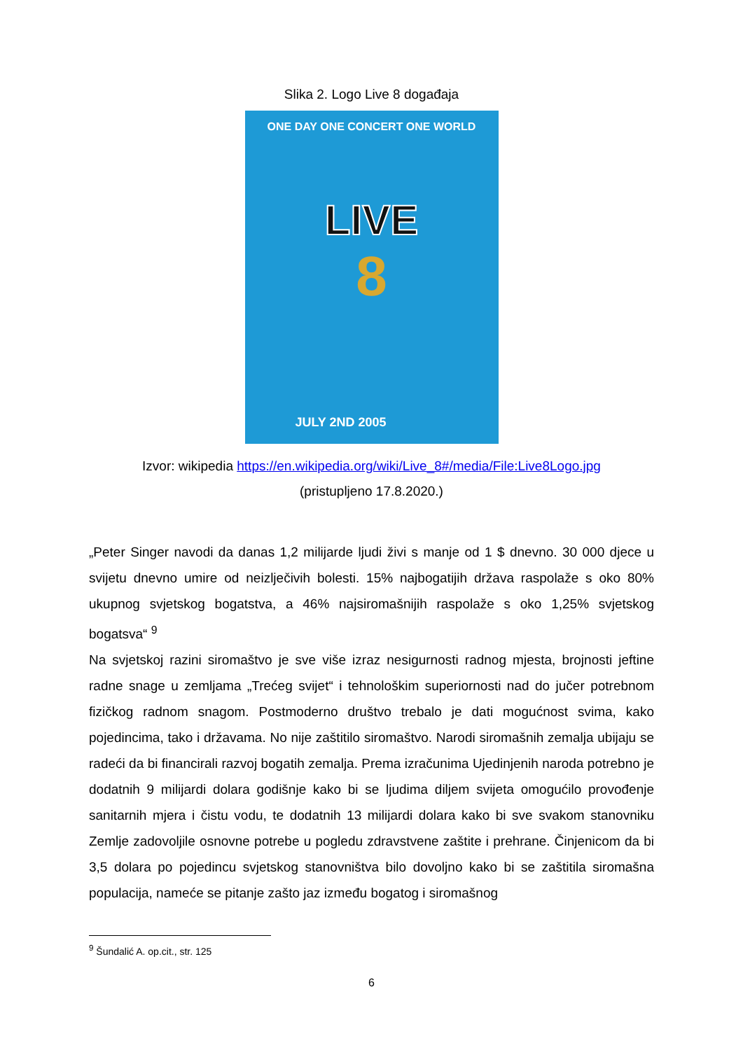Slika 2. Logo Live 8 događaja
ONE DAY ONE CONCERT ONE WORLD
LIVE
8
JULY 2ND 2005
Izvor: wikipedia https://en.wikipedia.org/wiki/Live_8#/media/File:Live8Logo.jpg
(pristupljeno 17.8.2020.)
„Peter Singer navodi da danas 1,2 milijarde ljudi živi s manje od 1 $ dnevno. 30 000 djece u svijetu dnevno umire od neizlječivih bolesti. 15% najbogatijih država raspolaže s oko 80% ukupnog svjetskog bogatstva, a 46% najsiromašnijih raspolaže s oko 1,25% svjetskog bogatsva“ <sup>9</sup>
Na svjetskoj razini siromaštvo je sve više izraz nesigurnosti radnog mjesta, brojnosti jeftine radne snage u zemljama „Trećeg svijet“ i tehnološkim superiornosti nad do jučer potrebnom fizičkog radnom snagom. Postmoderno društvo trebalo je dati mogućnost svima, kako pojedincima, tako i državama. No nije zaštitilo siromaštvo. Narodi siromašnih zemalja ubijaju se radeći da bi financirali razvoj bogatih zemalja. Prema izračunima Ujedinjenih naroda potrebno je dodatnih 9 milijardi dolara godišnje kako bi se ljudima diljem svijeta omogućilo provođenje sanitarnih mjera i čistu vodu, te dodatnih 13 milijardi dolara kako bi sve svakom stanovniku Zemlje zadovoljile osnovne potrebe u pogledu zdravstvene zaštite i prehrane. Činjenicom da bi 3,5 dolara po pojedincu svjetskog stanovništva bilo dovoljno kako bi se zaštitila siromašna populacija, nameće se pitanje zašto jaz između bogatog i siromašnog
<sup>9</sup> Šundalić A. op.cit., str. 125
6